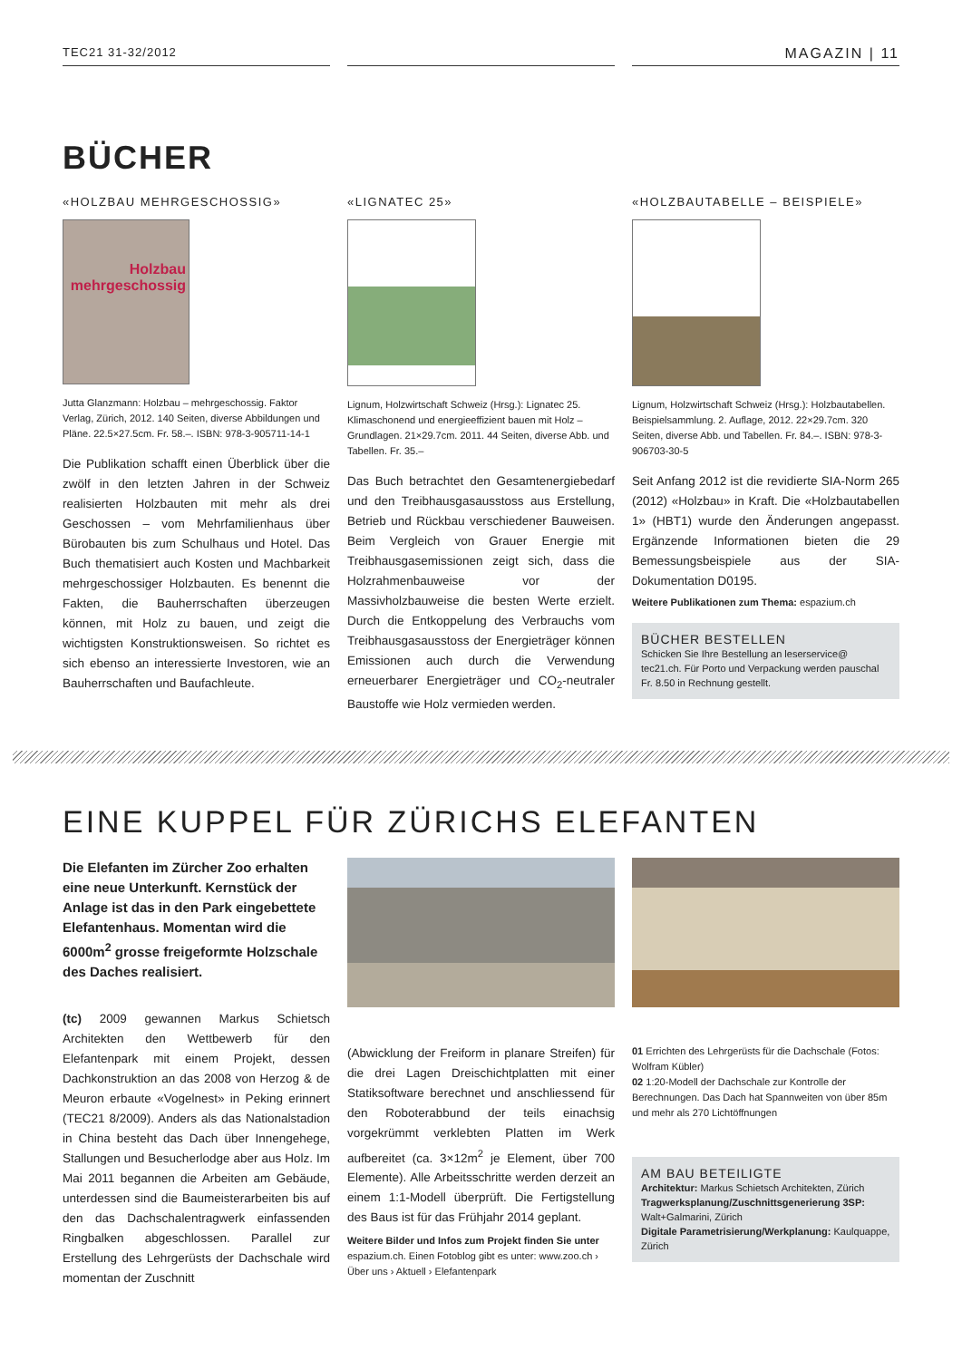TEC21 31-32/2012
MAGAZIN | 11
BÜCHER
«HOLZBAU MEHRGESCHOSSIG»
Holzbau
mehrgeschossig
Jutta Glanzmann: Holzbau – mehrgeschossig. Faktor Verlag, Zürich, 2012. 140 Seiten, diverse Abbildungen und Pläne. 22.5×27.5cm. Fr. 58.–. ISBN: 978-3-905711-14-1
Die Publikation schafft einen Überblick über die zwölf in den letzten Jahren in der Schweiz realisierten Holzbauten mit mehr als drei Geschossen – vom Mehrfamilienhaus über Bürobauten bis zum Schulhaus und Hotel. Das Buch thematisiert auch Kosten und Machbarkeit mehrgeschossiger Holzbauten. Es benennt die Fakten, die Bauherrschaften überzeugen können, mit Holz zu bauen, und zeigt die wichtigsten Konstruktionsweisen. So richtet es sich ebenso an interessierte Investoren, wie an Bauherrschaften und Baufachleute.
«LIGNATEC 25»
Lignum, Holzwirtschaft Schweiz (Hrsg.): Lignatec 25. Klimaschonend und energieeffizient bauen mit Holz – Grundlagen. 21×29.7cm. 2011. 44 Seiten, diverse Abb. und Tabellen. Fr. 35.–
Das Buch betrachtet den Gesamtenergiebedarf und den Treibhausgasausstoss aus Erstellung, Betrieb und Rückbau verschiedener Bauweisen. Beim Vergleich von Grauer Energie mit Treibhausgasemissionen zeigt sich, dass die Holzrahmenbauweise vor der Massivholzbauweise die besten Werte erzielt. Durch die Entkoppelung des Verbrauchs vom Treibhausgasausstoss der Energieträger können Emissionen auch durch die Verwendung erneuerbarer Energieträger und CO<sub>2</sub>-neutraler Baustoffe wie Holz vermieden werden.
«HOLZBAUTABELLE – BEISPIELE»
Lignum, Holzwirtschaft Schweiz (Hrsg.): Holzbautabellen. Beispielsammlung. 2. Auflage, 2012. 22×29.7cm. 320 Seiten, diverse Abb. und Tabellen. Fr. 84.–. ISBN: 978-3-906703-30-5
Seit Anfang 2012 ist die revidierte SIA-Norm 265 (2012) «Holzbau» in Kraft. Die «Holzbautabellen 1» (HBT1) wurde den Änderungen angepasst. Ergänzende Informationen bieten die 29 Bemessungsbeispiele aus der SIA-Dokumentation D0195.
Weitere Publikationen zum Thema: espazium.ch
BÜCHER BESTELLEN
Schicken Sie Ihre Bestellung an leserservice@ tec21.ch. Für Porto und Verpackung werden pauschal Fr. 8.50 in Rechnung gestellt.
EINE KUPPEL FÜR ZÜRICHS ELEFANTEN
Die Elefanten im Zürcher Zoo erhalten eine neue Unterkunft. Kernstück der Anlage ist das in den Park eingebettete Elefantenhaus. Momentan wird die 6000m<sup>2</sup> grosse freigeformte Holzschale des Daches realisiert.
(tc) 2009 gewannen Markus Schietsch Architekten den Wettbewerb für den Elefantenpark mit einem Projekt, dessen Dachkonstruktion an das 2008 von Herzog & de Meuron erbaute «Vogelnest» in Peking erinnert (TEC21 8/2009). Anders als das Nationalstadion in China besteht das Dach über Innengehege, Stallungen und Besucherlodge aber aus Holz. Im Mai 2011 begannen die Arbeiten am Gebäude, unterdessen sind die Baumeisterarbeiten bis auf den das Dachschalentragwerk einfassenden Ringbalken abgeschlossen. Parallel zur Erstellung des Lehrgerüsts der Dachschale wird momentan der Zuschnitt
(Abwicklung der Freiform in planare Streifen) für die drei Lagen Dreischichtplatten mit einer Statiksoftware berechnet und anschliessend für den Roboterabbund der teils einachsig vorgekrümmt verklebten Platten im Werk aufbereitet (ca. 3×12m<sup>2</sup> je Element, über 700 Elemente). Alle Arbeitsschritte werden derzeit an einem 1:1-Modell überprüft. Die Fertigstellung des Baus ist für das Frühjahr 2014 geplant.
Weitere Bilder und Infos zum Projekt finden Sie unter espazium.ch. Einen Fotoblog gibt es unter: www.zoo.ch › Über uns › Aktuell › Elefantenpark
01 Errichten des Lehrgerüsts für die Dachschale (Fotos: Wolfram Kübler)
02 1:20-Modell der Dachschale zur Kontrolle der Berechnungen. Das Dach hat Spannweiten von über 85m und mehr als 270 Lichtöffnungen
AM BAU BETEILIGTE
Architektur: Markus Schietsch Architekten, Zürich
Tragwerksplanung/Zuschnittsgenerierung 3SP: Walt+Galmarini, Zürich
Digitale Parametrisierung/Werkplanung: Kaulquappe, Zürich